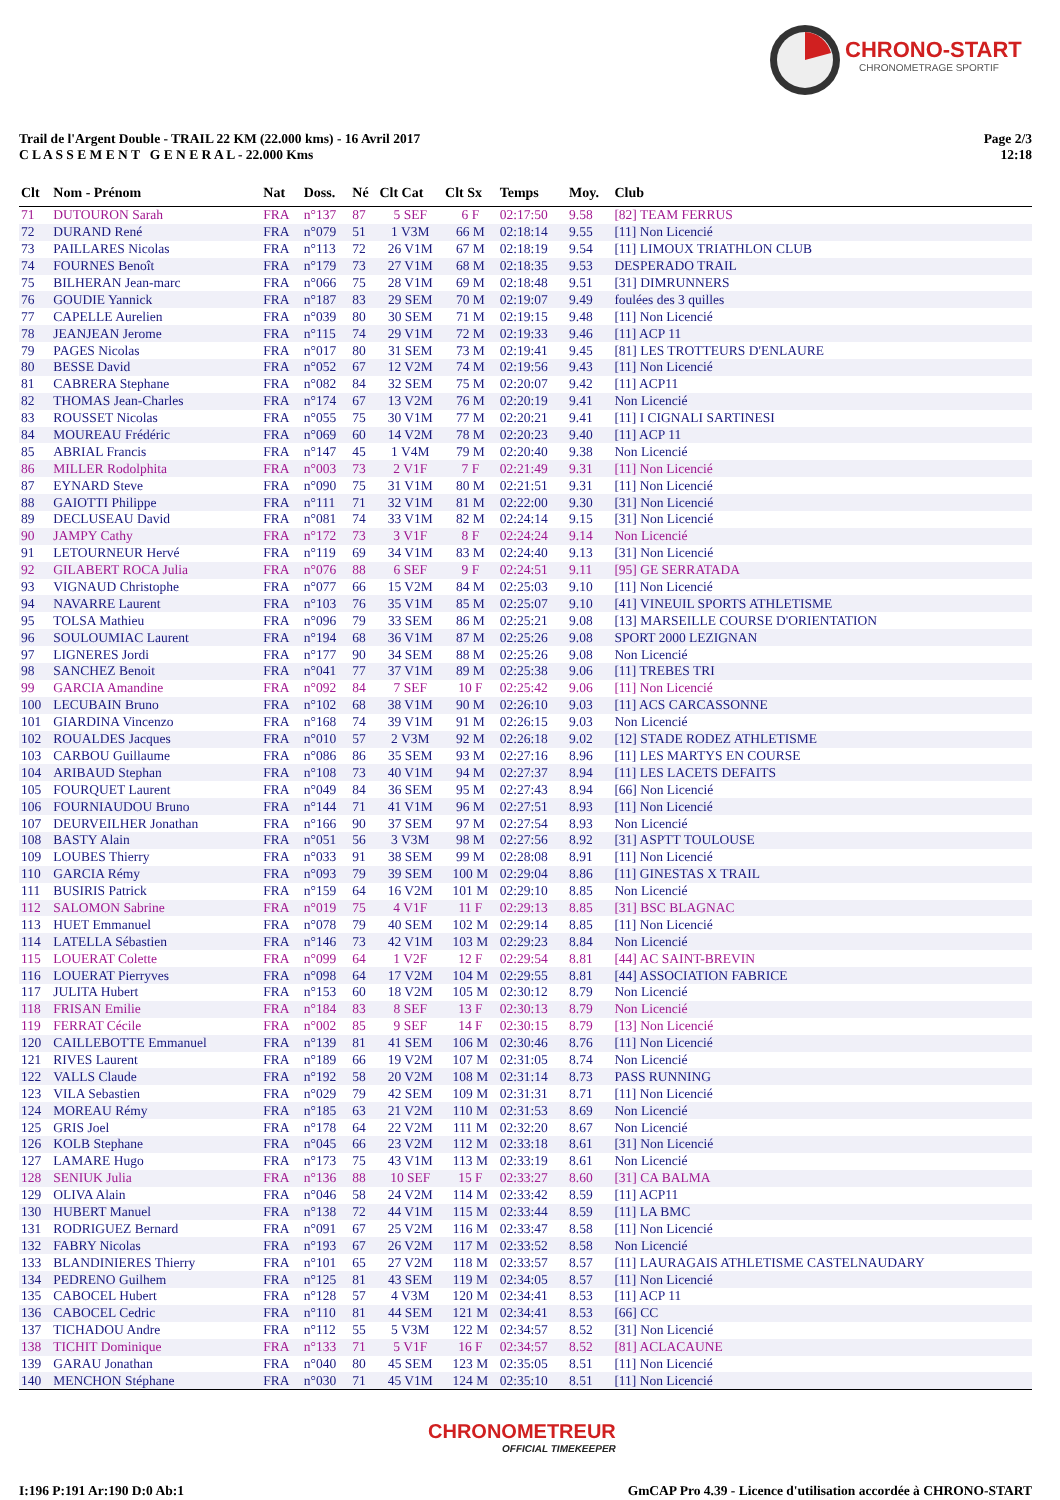CHRONO-START
CHRONOMETRAGE SPORTIF
Trail de l'Argent Double - TRAIL 22 KM (22.000 kms) - 16 Avril 2017
C L A S S E M E N T G E N E R A L - 22.000 Kms
Page 2/3
12:18
| Clt | Nom - Prénom | Nat | Doss. | Né | Clt Cat | Clt Sx | Temps | Moy. | Club |
| --- | --- | --- | --- | --- | --- | --- | --- | --- | --- |
| 71 | DUTOURON Sarah | FRA | n°137 | 87 | 5 SEF | 6 F | 02:17:50 | 9.58 | [82] TEAM FERRUS |
| 72 | DURAND René | FRA | n°079 | 51 | 1 V3M | 66 M | 02:18:14 | 9.55 | [11] Non Licencié |
| 73 | PAILLARES Nicolas | FRA | n°113 | 72 | 26 V1M | 67 M | 02:18:19 | 9.54 | [11] LIMOUX TRIATHLON CLUB |
| 74 | FOURNES Benoît | FRA | n°179 | 73 | 27 V1M | 68 M | 02:18:35 | 9.53 | DESPERADO TRAIL |
| 75 | BILHERAN Jean-marc | FRA | n°066 | 75 | 28 V1M | 69 M | 02:18:48 | 9.51 | [31] DIMRUNNERS |
| 76 | GOUDIE Yannick | FRA | n°187 | 83 | 29 SEM | 70 M | 02:19:07 | 9.49 | foulées des 3 quilles |
| 77 | CAPELLE Aurelien | FRA | n°039 | 80 | 30 SEM | 71 M | 02:19:15 | 9.48 | [11] Non Licencié |
| 78 | JEANJEAN Jerome | FRA | n°115 | 74 | 29 V1M | 72 M | 02:19:33 | 9.46 | [11] ACP 11 |
| 79 | PAGES Nicolas | FRA | n°017 | 80 | 31 SEM | 73 M | 02:19:41 | 9.45 | [81] LES TROTTEURS D'ENLAURE |
| 80 | BESSE David | FRA | n°052 | 67 | 12 V2M | 74 M | 02:19:56 | 9.43 | [11] Non Licencié |
| 81 | CABRERA Stephane | FRA | n°082 | 84 | 32 SEM | 75 M | 02:20:07 | 9.42 | [11] ACP11 |
| 82 | THOMAS Jean-Charles | FRA | n°174 | 67 | 13 V2M | 76 M | 02:20:19 | 9.41 | Non Licencié |
| 83 | ROUSSET Nicolas | FRA | n°055 | 75 | 30 V1M | 77 M | 02:20:21 | 9.41 | [11] I CIGNALI SARTINESI |
| 84 | MOUREAU Frédéric | FRA | n°069 | 60 | 14 V2M | 78 M | 02:20:23 | 9.40 | [11] ACP 11 |
| 85 | ABRIAL Francis | FRA | n°147 | 45 | 1 V4M | 79 M | 02:20:40 | 9.38 | Non Licencié |
| 86 | MILLER Rodolphita | FRA | n°003 | 73 | 2 V1F | 7 F | 02:21:49 | 9.31 | [11] Non Licencié |
| 87 | EYNARD Steve | FRA | n°090 | 75 | 31 V1M | 80 M | 02:21:51 | 9.31 | [11] Non Licencié |
| 88 | GAIOTTI Philippe | FRA | n°111 | 71 | 32 V1M | 81 M | 02:22:00 | 9.30 | [31] Non Licencié |
| 89 | DECLUSEAU David | FRA | n°081 | 74 | 33 V1M | 82 M | 02:24:14 | 9.15 | [31] Non Licencié |
| 90 | JAMPY Cathy | FRA | n°172 | 73 | 3 V1F | 8 F | 02:24:24 | 9.14 | Non Licencié |
| 91 | LETOURNEUR Hervé | FRA | n°119 | 69 | 34 V1M | 83 M | 02:24:40 | 9.13 | [31] Non Licencié |
| 92 | GILABERT ROCA Julia | FRA | n°076 | 88 | 6 SEF | 9 F | 02:24:51 | 9.11 | [95] GE SERRATADA |
| 93 | VIGNAUD Christophe | FRA | n°077 | 66 | 15 V2M | 84 M | 02:25:03 | 9.10 | [11] Non Licencié |
| 94 | NAVARRE Laurent | FRA | n°103 | 76 | 35 V1M | 85 M | 02:25:07 | 9.10 | [41] VINEUIL SPORTS ATHLETISME |
| 95 | TOLSA Mathieu | FRA | n°096 | 79 | 33 SEM | 86 M | 02:25:21 | 9.08 | [13] MARSEILLE COURSE D'ORIENTATION |
| 96 | SOULOUMIAC Laurent | FRA | n°194 | 68 | 36 V1M | 87 M | 02:25:26 | 9.08 | SPORT 2000 LEZIGNAN |
| 97 | LIGNERES Jordi | FRA | n°177 | 90 | 34 SEM | 88 M | 02:25:26 | 9.08 | Non Licencié |
| 98 | SANCHEZ Benoit | FRA | n°041 | 77 | 37 V1M | 89 M | 02:25:38 | 9.06 | [11] TREBES TRI |
| 99 | GARCIA Amandine | FRA | n°092 | 84 | 7 SEF | 10 F | 02:25:42 | 9.06 | [11] Non Licencié |
| 100 | LECUBAIN Bruno | FRA | n°102 | 68 | 38 V1M | 90 M | 02:26:10 | 9.03 | [11] ACS CARCASSONNE |
| 101 | GIARDINA Vincenzo | FRA | n°168 | 74 | 39 V1M | 91 M | 02:26:15 | 9.03 | Non Licencié |
| 102 | ROUALDES Jacques | FRA | n°010 | 57 | 2 V3M | 92 M | 02:26:18 | 9.02 | [12] STADE RODEZ ATHLETISME |
| 103 | CARBOU Guillaume | FRA | n°086 | 86 | 35 SEM | 93 M | 02:27:16 | 8.96 | [11] LES MARTYS EN COURSE |
| 104 | ARIBAUD Stephan | FRA | n°108 | 73 | 40 V1M | 94 M | 02:27:37 | 8.94 | [11] LES LACETS DEFAITS |
| 105 | FOURQUET Laurent | FRA | n°049 | 84 | 36 SEM | 95 M | 02:27:43 | 8.94 | [66] Non Licencié |
| 106 | FOURNIAUDOU Bruno | FRA | n°144 | 71 | 41 V1M | 96 M | 02:27:51 | 8.93 | [11] Non Licencié |
| 107 | DEURVEILHER Jonathan | FRA | n°166 | 90 | 37 SEM | 97 M | 02:27:54 | 8.93 | Non Licencié |
| 108 | BASTY Alain | FRA | n°051 | 56 | 3 V3M | 98 M | 02:27:56 | 8.92 | [31] ASPTT TOULOUSE |
| 109 | LOUBES Thierry | FRA | n°033 | 91 | 38 SEM | 99 M | 02:28:08 | 8.91 | [11] Non Licencié |
| 110 | GARCIA Rémy | FRA | n°093 | 79 | 39 SEM | 100 M | 02:29:04 | 8.86 | [11] GINESTAS X TRAIL |
| 111 | BUSIRIS Patrick | FRA | n°159 | 64 | 16 V2M | 101 M | 02:29:10 | 8.85 | Non Licencié |
| 112 | SALOMON Sabrine | FRA | n°019 | 75 | 4 V1F | 11 F | 02:29:13 | 8.85 | [31] BSC BLAGNAC |
| 113 | HUET Emmanuel | FRA | n°078 | 79 | 40 SEM | 102 M | 02:29:14 | 8.85 | [11] Non Licencié |
| 114 | LATELLA Sébastien | FRA | n°146 | 73 | 42 V1M | 103 M | 02:29:23 | 8.84 | Non Licencié |
| 115 | LOUERAT Colette | FRA | n°099 | 64 | 1 V2F | 12 F | 02:29:54 | 8.81 | [44] AC SAINT-BREVIN |
| 116 | LOUERAT Pierryves | FRA | n°098 | 64 | 17 V2M | 104 M | 02:29:55 | 8.81 | [44] ASSOCIATION FABRICE |
| 117 | JULITA Hubert | FRA | n°153 | 60 | 18 V2M | 105 M | 02:30:12 | 8.79 | Non Licencié |
| 118 | FRISAN Emilie | FRA | n°184 | 83 | 8 SEF | 13 F | 02:30:13 | 8.79 | Non Licencié |
| 119 | FERRAT Cécile | FRA | n°002 | 85 | 9 SEF | 14 F | 02:30:15 | 8.79 | [13] Non Licencié |
| 120 | CAILLEBOTTE Emmanuel | FRA | n°139 | 81 | 41 SEM | 106 M | 02:30:46 | 8.76 | [11] Non Licencié |
| 121 | RIVES Laurent | FRA | n°189 | 66 | 19 V2M | 107 M | 02:31:05 | 8.74 | Non Licencié |
| 122 | VALLS Claude | FRA | n°192 | 58 | 20 V2M | 108 M | 02:31:14 | 8.73 | PASS RUNNING |
| 123 | VILA Sebastien | FRA | n°029 | 79 | 42 SEM | 109 M | 02:31:31 | 8.71 | [11] Non Licencié |
| 124 | MOREAU Rémy | FRA | n°185 | 63 | 21 V2M | 110 M | 02:31:53 | 8.69 | Non Licencié |
| 125 | GRIS Joel | FRA | n°178 | 64 | 22 V2M | 111 M | 02:32:20 | 8.67 | Non Licencié |
| 126 | KOLB Stephane | FRA | n°045 | 66 | 23 V2M | 112 M | 02:33:18 | 8.61 | [31] Non Licencié |
| 127 | LAMARE Hugo | FRA | n°173 | 75 | 43 V1M | 113 M | 02:33:19 | 8.61 | Non Licencié |
| 128 | SENIUK Julia | FRA | n°136 | 88 | 10 SEF | 15 F | 02:33:27 | 8.60 | [31] CA BALMA |
| 129 | OLIVA Alain | FRA | n°046 | 58 | 24 V2M | 114 M | 02:33:42 | 8.59 | [11] ACP11 |
| 130 | HUBERT Manuel | FRA | n°138 | 72 | 44 V1M | 115 M | 02:33:44 | 8.59 | [11] LA BMC |
| 131 | RODRIGUEZ Bernard | FRA | n°091 | 67 | 25 V2M | 116 M | 02:33:47 | 8.58 | [11] Non Licencié |
| 132 | FABRY Nicolas | FRA | n°193 | 67 | 26 V2M | 117 M | 02:33:52 | 8.58 | Non Licencié |
| 133 | BLANDINIERES Thierry | FRA | n°101 | 65 | 27 V2M | 118 M | 02:33:57 | 8.57 | [11] LAURAGAIS ATHLETISME CASTELNAUDARY |
| 134 | PEDRENO Guilhem | FRA | n°125 | 81 | 43 SEM | 119 M | 02:34:05 | 8.57 | [11] Non Licencié |
| 135 | CABOCEL Hubert | FRA | n°128 | 57 | 4 V3M | 120 M | 02:34:41 | 8.53 | [11] ACP 11 |
| 136 | CABOCEL Cedric | FRA | n°110 | 81 | 44 SEM | 121 M | 02:34:41 | 8.53 | [66] CC |
| 137 | TICHADOU Andre | FRA | n°112 | 55 | 5 V3M | 122 M | 02:34:57 | 8.52 | [31] Non Licencié |
| 138 | TICHIT Dominique | FRA | n°133 | 71 | 5 V1F | 16 F | 02:34:57 | 8.52 | [81] ACLACAUNE |
| 139 | GARAU Jonathan | FRA | n°040 | 80 | 45 SEM | 123 M | 02:35:05 | 8.51 | [11] Non Licencié |
| 140 | MENCHON Stéphane | FRA | n°030 | 71 | 45 V1M | 124 M | 02:35:10 | 8.51 | [11] Non Licencié |
CHRONOMETREUR
OFFICIAL TIMEKEEPER
I:196 P:191 Ar:190 D:0 Ab:1 GmCAP Pro 4.39 - Licence d'utilisation accordée à CHRONO-START